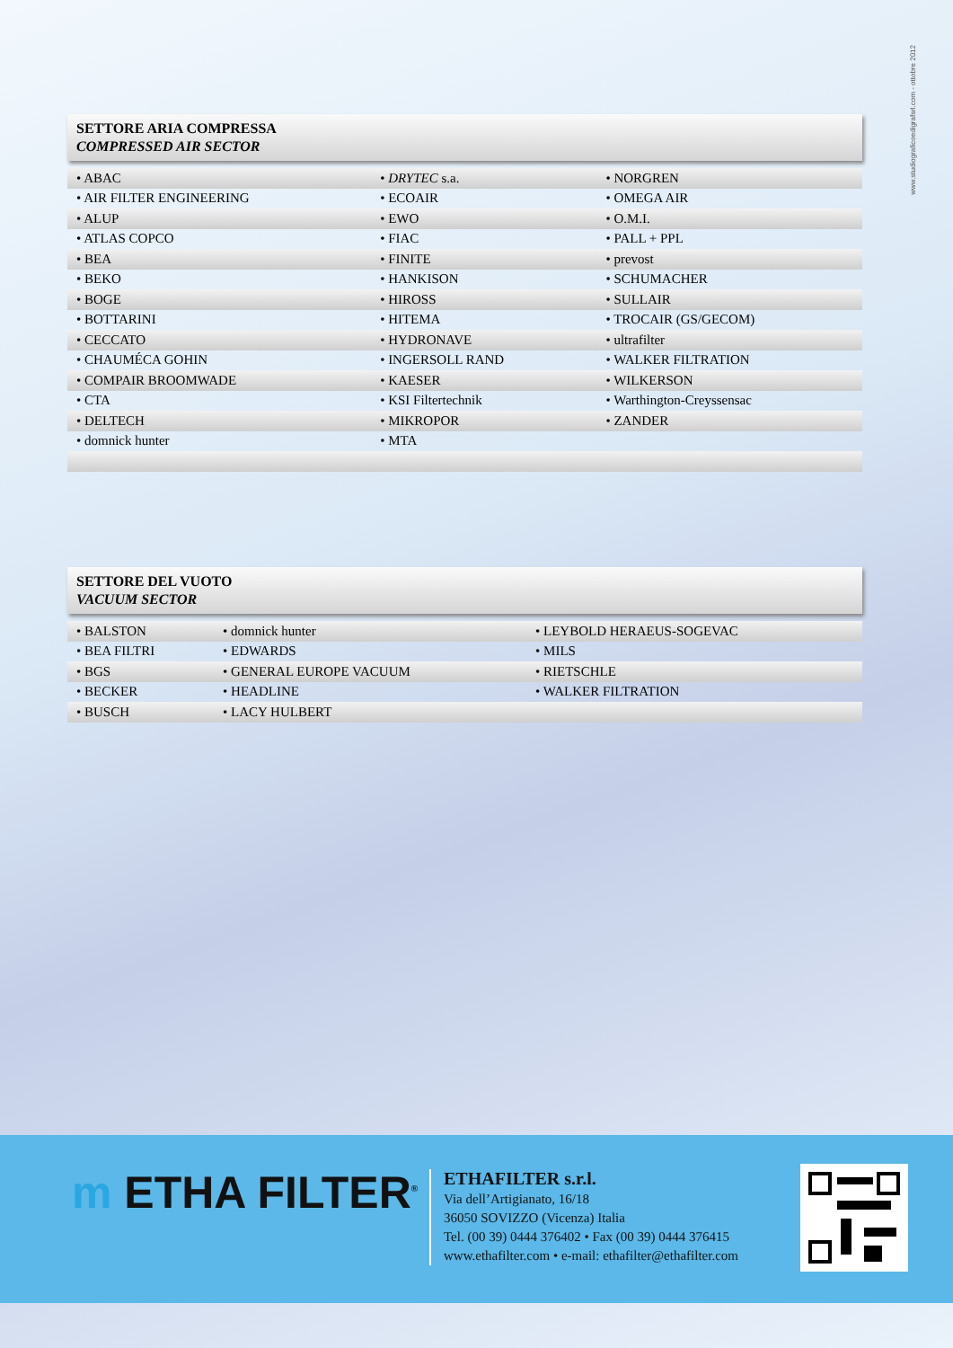www.studiograficoedigrafsrl.com - ottobre 2012
SETTORE ARIA COMPRESSA
COMPRESSED AIR SECTOR
| • ABAC | • DRYTEC s.a. | • NORGREN |
| • AIR FILTER ENGINEERING | • ECOAIR | • OMEGA AIR |
| • ALUP | • EWO | • O.M.I. |
| • ATLAS COPCO | • FIAC | • PALL + PPL |
| • BEA | • FINITE | • prevost |
| • BEKO | • HANKISON | • SCHUMACHER |
| • BOGE | • HIROSS | • SULLAIR |
| • BOTTARINI | • HITEMA | • TROCAIR (GS/GECOM) |
| • CECCATO | • HYDRONAVE | • ultrafilter |
| • CHAUMÉCA GOHIN | • INGERSOLL RAND | • WALKER FILTRATION |
| • COMPAIR BROOMWADE | • KAESER | • WILKERSON |
| • CTA | • KSI Filtertechnik | • Warthington-Creyssensac |
| • DELTECH | • MIKROPOR | • ZANDER |
| • domnick hunter | • MTA | |
SETTORE DEL VUOTO
VACUUM SECTOR
| • BALSTON | • domnick hunter | • LEYBOLD HERAEUS-SOGEVAC |
| • BEA FILTRI | • EDWARDS | • MILS |
| • BGS | • GENERAL EUROPE VACUUM | • RIETSCHLE |
| • BECKER | • HEADLINE | • WALKER FILTRATION |
| • BUSCH | • LACY HULBERT | |
m ETHA FILTER<sup>®</sup>
ETHAFILTER s.r.l.
Via dell’Artigianato, 16/18
36050 SOVIZZO (Vicenza) Italia
Tel. (00 39) 0444 376402 • Fax (00 39) 0444 376415
www.ethafilter.com • e-mail: ethafilter@ethafilter.com